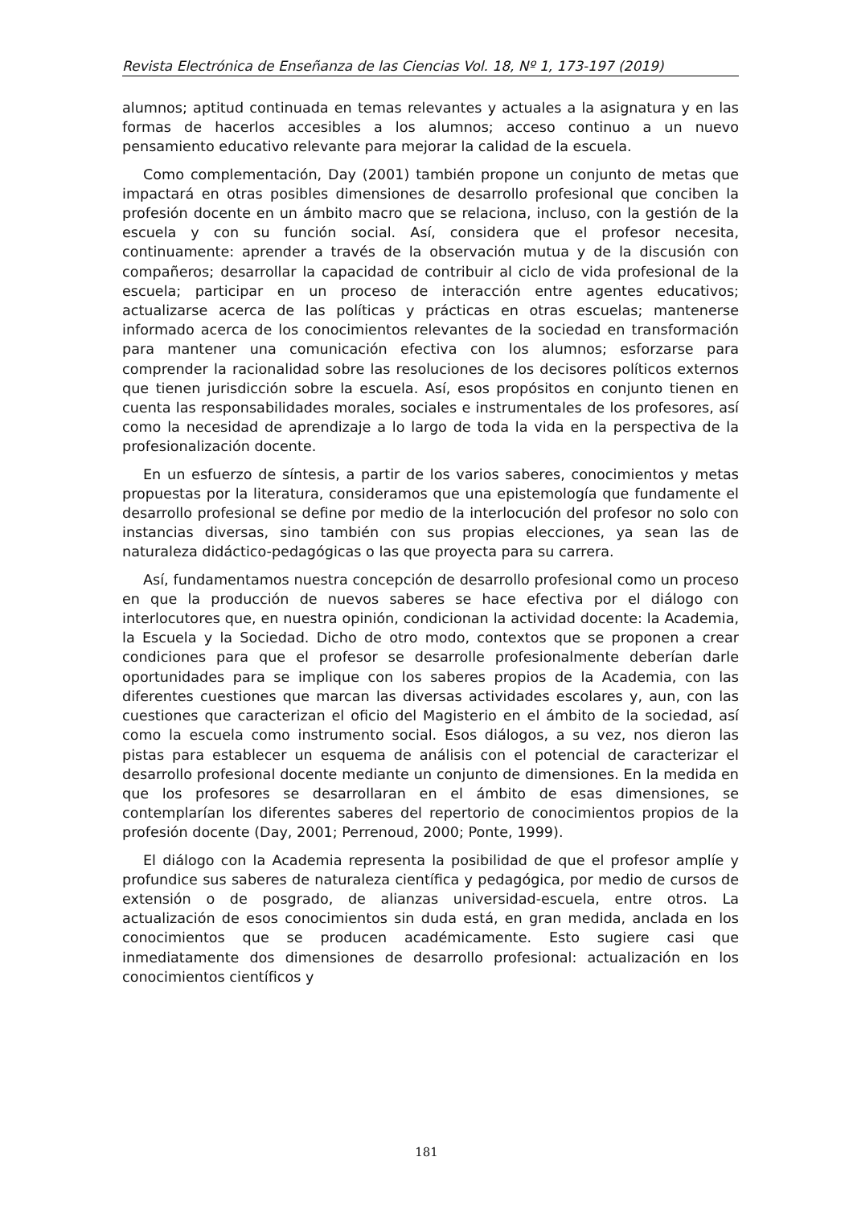Revista Electrónica de Enseñanza de las Ciencias Vol. 18, Nº 1, 173-197 (2019)
alumnos; aptitud continuada en temas relevantes y actuales a la asignatura y en las formas de hacerlos accesibles a los alumnos; acceso continuo a un nuevo pensamiento educativo relevante para mejorar la calidad de la escuela.
Como complementación, Day (2001) también propone un conjunto de metas que impactará en otras posibles dimensiones de desarrollo profesional que conciben la profesión docente en un ámbito macro que se relaciona, incluso, con la gestión de la escuela y con su función social. Así, considera que el profesor necesita, continuamente: aprender a través de la observación mutua y de la discusión con compañeros; desarrollar la capacidad de contribuir al ciclo de vida profesional de la escuela; participar en un proceso de interacción entre agentes educativos; actualizarse acerca de las políticas y prácticas en otras escuelas; mantenerse informado acerca de los conocimientos relevantes de la sociedad en transformación para mantener una comunicación efectiva con los alumnos; esforzarse para comprender la racionalidad sobre las resoluciones de los decisores políticos externos que tienen jurisdicción sobre la escuela. Así, esos propósitos en conjunto tienen en cuenta las responsabilidades morales, sociales e instrumentales de los profesores, así como la necesidad de aprendizaje a lo largo de toda la vida en la perspectiva de la profesionalización docente.
En un esfuerzo de síntesis, a partir de los varios saberes, conocimientos y metas propuestas por la literatura, consideramos que una epistemología que fundamente el desarrollo profesional se define por medio de la interlocución del profesor no solo con instancias diversas, sino también con sus propias elecciones, ya sean las de naturaleza didáctico-pedagógicas o las que proyecta para su carrera.
Así, fundamentamos nuestra concepción de desarrollo profesional como un proceso en que la producción de nuevos saberes se hace efectiva por el diálogo con interlocutores que, en nuestra opinión, condicionan la actividad docente: la Academia, la Escuela y la Sociedad. Dicho de otro modo, contextos que se proponen a crear condiciones para que el profesor se desarrolle profesionalmente deberían darle oportunidades para se implique con los saberes propios de la Academia, con las diferentes cuestiones que marcan las diversas actividades escolares y, aun, con las cuestiones que caracterizan el oficio del Magisterio en el ámbito de la sociedad, así como la escuela como instrumento social. Esos diálogos, a su vez, nos dieron las pistas para establecer un esquema de análisis con el potencial de caracterizar el desarrollo profesional docente mediante un conjunto de dimensiones. En la medida en que los profesores se desarrollaran en el ámbito de esas dimensiones, se contemplarían los diferentes saberes del repertorio de conocimientos propios de la profesión docente (Day, 2001; Perrenoud, 2000; Ponte, 1999).
El diálogo con la Academia representa la posibilidad de que el profesor amplíe y profundice sus saberes de naturaleza científica y pedagógica, por medio de cursos de extensión o de posgrado, de alianzas universidad-escuela, entre otros. La actualización de esos conocimientos sin duda está, en gran medida, anclada en los conocimientos que se producen académicamente. Esto sugiere casi que inmediatamente dos dimensiones de desarrollo profesional: actualización en los conocimientos científicos y
181